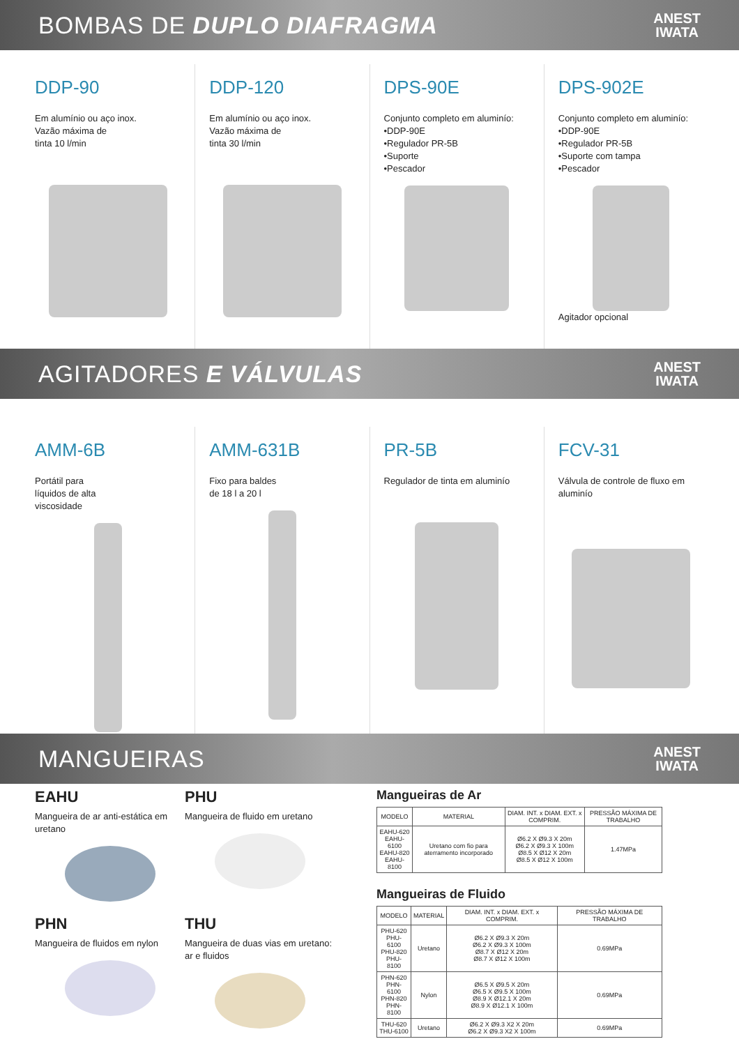BOMBAS DE DUPLO DIAFRAGMA
ANEST
IWATA
DDP-90
Em alumínio ou aço inox.
Vazão máxima de
tinta 10 l/min
DDP-120
Em alumínio ou aço inox.
Vazão máxima de
tinta 30 l/min
DPS-90E
Conjunto completo em aluminío:
•DDP-90E
•Regulador PR-5B
•Suporte
•Pescador
DPS-902E
Conjunto completo em aluminío:
•DDP-90E
•Regulador PR-5B
•Suporte com tampa
•Pescador
Agitador opcional
AGITADORES E VÁLVULAS
ANEST
IWATA
AMM-6B
Portátil para
líquidos de alta
viscosidade
AMM-631B
Fixo para baldes
de 18 l a 20 l
PR-5B
Regulador de tinta em aluminío
FCV-31
Válvula de controle de fluxo em aluminío
MANGUEIRAS
ANEST
IWATA
EAHU
Mangueira de ar anti-estática em uretano
PHU
Mangueira de fluido em uretano
PHN
Mangueira de fluidos em nylon
THU
Mangueira de duas vias em uretano: ar e fluidos
Mangueiras de Ar
| MODELO | MATERIAL | DIAM. INT. x DIAM. EXT. x COMPRIM. | PRESSÃO MÁXIMA DE TRABALHO |
| --- | --- | --- | --- |
| EAHU-620 EAHU-6100 EAHU-820 EAHU-8100 | Uretano com fio para aterramento incorporado | Ø6.2 X Ø9.3 X 20m Ø6.2 X Ø9.3 X 100m Ø8.5 X Ø12 X 20m Ø8.5 X Ø12 X 100m | 1.47MPa |
Mangueiras de Fluido
| MODELO | MATERIAL | DIAM. INT. x DIAM. EXT. x COMPRIM. | PRESSÃO MÁXIMA DE TRABALHO |
| --- | --- | --- | --- |
| PHU-620 PHU-6100 PHU-820 PHU-8100 | Uretano | Ø6.2 X Ø9.3 X 20m Ø6.2 X Ø9.3 X 100m Ø8.7 X Ø12 X 20m Ø8.7 X Ø12 X 100m | 0.69MPa |
| PHN-620 PHN-6100 PHN-820 PHN-8100 | Nylon | Ø6.5 X Ø9.5 X 20m Ø6.5 X Ø9.5 X 100m Ø8.9 X Ø12.1 X 20m Ø8.9 X Ø12.1 X 100m | 0.69MPa |
| THU-620 THU-6100 | Uretano | Ø6.2 X Ø9.3 X2 X 20m Ø6.2 X Ø9.3 X2 X 100m | 0.69MPa |